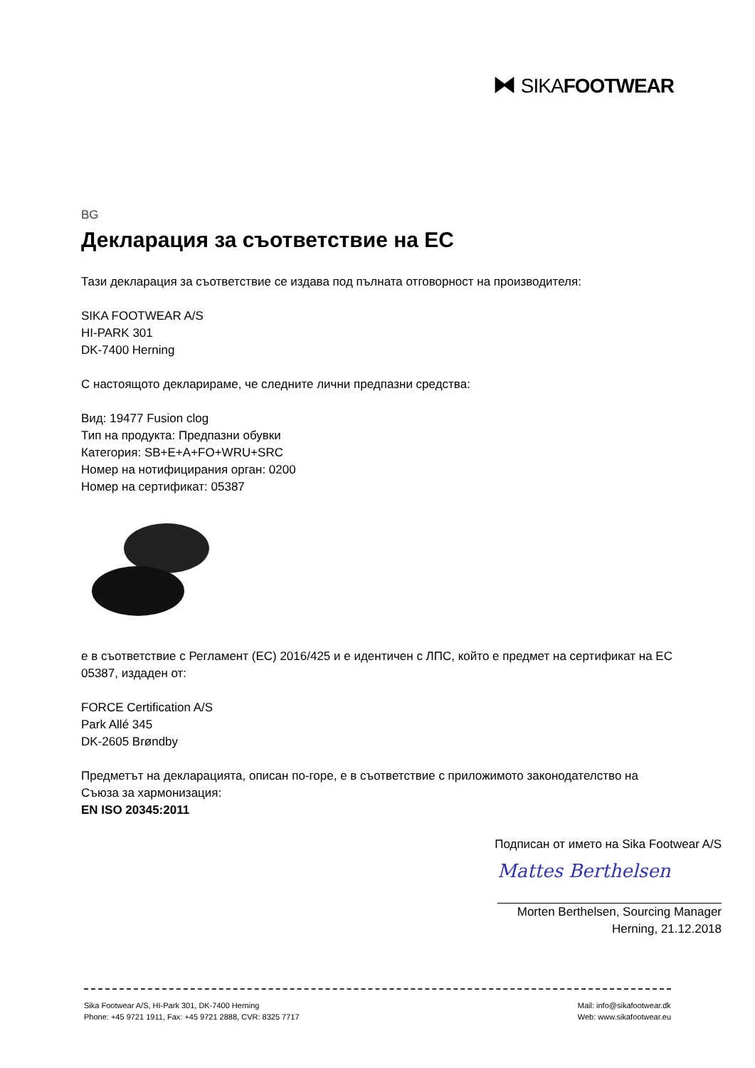⧓ SIKAFOOTWEAR
BG
Декларация за съответствие на ЕС
Тази декларация за съответствие се издава под пълната отговорност на производителя:
SIKA FOOTWEAR A/S
HI-PARK 301
DK-7400 Herning
С настоящото декларираме, че следните лични предпазни средства:
Вид: 19477 Fusion clog
Тип на продукта: Предпазни обувки
Категория: SB+E+A+FO+WRU+SRC
Номер на нотифицирания орган: 0200
Номер на сертификат: 05387
е в съответствие с Регламент (ЕС) 2016/425 и е идентичен с ЛПС, който е предмет на сертификат на ЕС 05387, издаден от:
FORCE Certification A/S
Park Allé 345
DK-2605 Brøndby
Предметът на декларацията, описан по-горе, е в съответствие с приложимото законодателство на Съюза за хармонизация:
EN ISO 20345:2011
Подписан от името на Sika Footwear A/S
Mattes Berthelsen
Morten Berthelsen, Sourcing Manager
Herning, 21.12.2018
Sika Footwear A/S, HI-Park 301, DK-7400 Herning
Phone: +45 9721 1911, Fax: +45 9721 2888, CVR: 8325 7717
Mail: info@sikafootwear.dk
Web: www.sikafootwear.eu